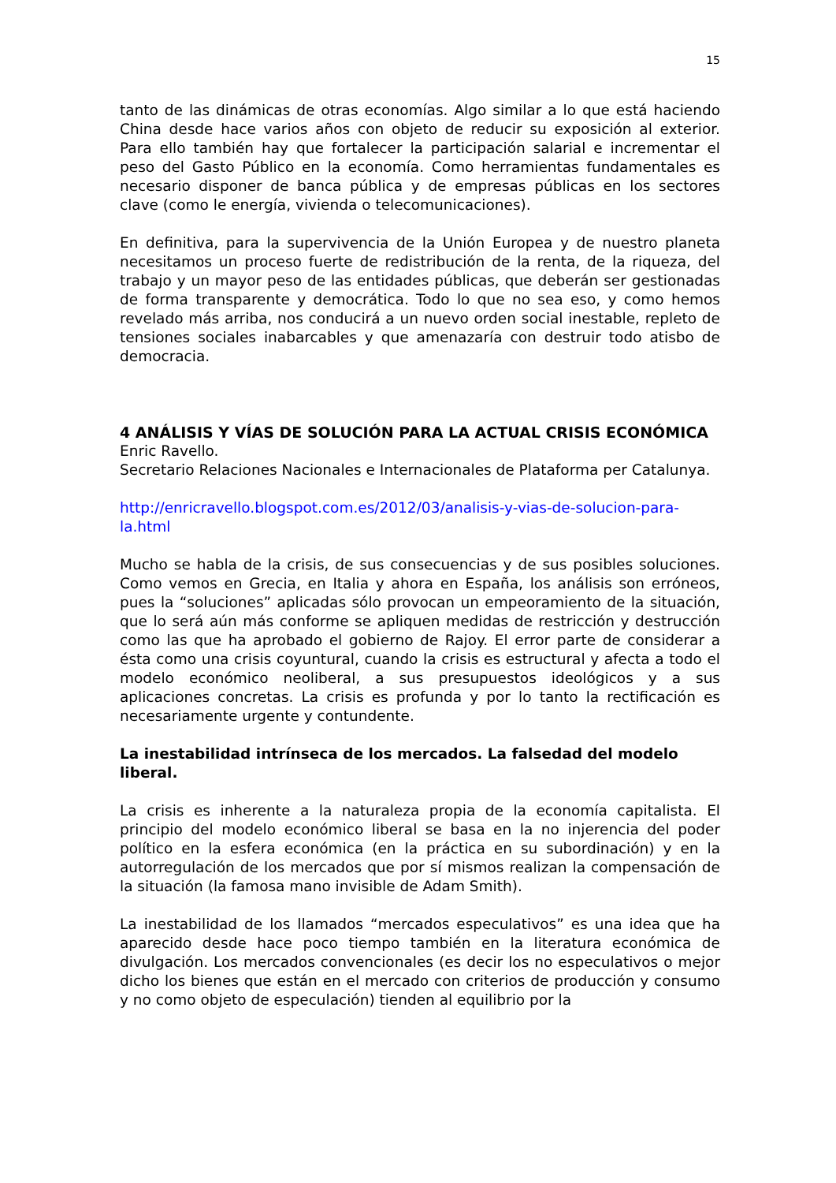15
tanto de las dinámicas de otras economías. Algo similar a lo que está haciendo China desde hace varios años con objeto de reducir su exposición al exterior. Para ello también hay que fortalecer la participación salarial e incrementar el peso del Gasto Público en la economía. Como herramientas fundamentales es necesario disponer de banca pública y de empresas públicas en los sectores clave (como le energía, vivienda o telecomunicaciones).
En definitiva, para la supervivencia de la Unión Europea y de nuestro planeta necesitamos un proceso fuerte de redistribución de la renta, de la riqueza, del trabajo y un mayor peso de las entidades públicas, que deberán ser gestionadas de forma transparente y democrática. Todo lo que no sea eso, y como hemos revelado más arriba, nos conducirá a un nuevo orden social inestable, repleto de tensiones sociales inabarcables y que amenazaría con destruir todo atisbo de democracia.
4 ANÁLISIS Y VÍAS DE SOLUCIÓN PARA LA ACTUAL CRISIS ECONÓMICA
Enric Ravello.
Secretario Relaciones Nacionales e Internacionales de Plataforma per Catalunya.
http://enricravello.blogspot.com.es/2012/03/analisis-y-vias-de-solucion-para-la.html
Mucho se habla de la crisis, de sus consecuencias y de sus posibles soluciones. Como vemos en Grecia, en Italia y ahora en España, los análisis son erróneos, pues la “soluciones” aplicadas sólo provocan un empeoramiento de la situación, que lo será aún más conforme se apliquen medidas de restricción y destrucción como las que ha aprobado el gobierno de Rajoy. El error parte de considerar a ésta como una crisis coyuntural, cuando la crisis es estructural y afecta a todo el modelo económico neoliberal, a sus presupuestos ideológicos y a sus aplicaciones concretas. La crisis es profunda y por lo tanto la rectificación es necesariamente urgente y contundente.
La inestabilidad intrínseca de los mercados. La falsedad del modelo liberal.
La crisis es inherente a la naturaleza propia de la economía capitalista. El principio del modelo económico liberal se basa en la no injerencia del poder político en la esfera económica (en la práctica en su subordinación) y en la autorregulación de los mercados que por sí mismos realizan la compensación de la situación (la famosa mano invisible de Adam Smith).
La inestabilidad de los llamados “mercados especulativos” es una idea que ha aparecido desde hace poco tiempo también en la literatura económica de divulgación. Los mercados convencionales (es decir los no especulativos o mejor dicho los bienes que están en el mercado con criterios de producción y consumo y no como objeto de especulación) tienden al equilibrio por la